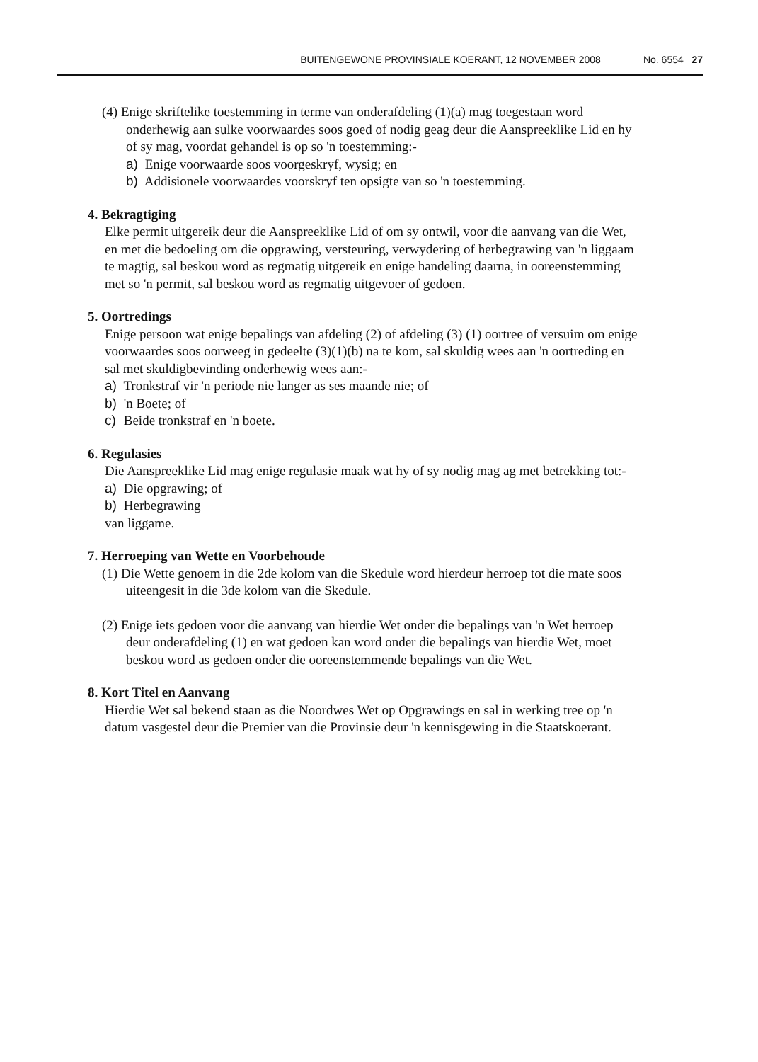BUITENGEWONE PROVINSIALE KOERANT, 12 NOVEMBER 2008 No. 6554 27
(4) Enige skriftelike toestemming in terme van onderafdeling (1)(a) mag toegestaan word onderhewig aan sulke voorwaardes soos goed of nodig geag deur die Aanspreeklike Lid en hy of sy mag, voordat gehandel is op so 'n toestemming:-
a) Enige voorwaarde soos voorgeskryf, wysig; en
b) Addisionele voorwaardes voorskryf ten opsigte van so 'n toestemming.
4. Bekragtiging
Elke permit uitgereik deur die Aanspreeklike Lid of om sy ontwil, voor die aanvang van die Wet, en met die bedoeling om die opgrawing, versteuring, verwydering of herbegrawing van 'n liggaam te magtig, sal beskou word as regmatig uitgereik en enige handeling daarna, in ooreenstemming met so 'n permit, sal beskou word as regmatig uitgevoer of gedoen.
5. Oortredings
Enige persoon wat enige bepalings van afdeling (2) of afdeling (3) (1) oortree of versuim om enige voorwaardes soos oorweeg in gedeelte (3)(1)(b) na te kom, sal skuldig wees aan 'n oortreding en sal met skuldigbevinding onderhewig wees aan:-
a) Tronkstraf vir 'n periode nie langer as ses maande nie; of
b) 'n Boete; of
c) Beide tronkstraf en 'n boete.
6. Regulasies
Die Aanspreeklike Lid mag enige regulasie maak wat hy of sy nodig mag ag met betrekking tot:-
a) Die opgrawing; of
b) Herbegrawing
van liggame.
7. Herroeping van Wette en Voorbehoude
(1) Die Wette genoem in die 2de kolom van die Skedule word hierdeur herroep tot die mate soos uiteengesit in die 3de kolom van die Skedule.
(2) Enige iets gedoen voor die aanvang van hierdie Wet onder die bepalings van 'n Wet herroep deur onderafdeling (1) en wat gedoen kan word onder die bepalings van hierdie Wet, moet beskou word as gedoen onder die ooreenstemmende bepalings van die Wet.
8. Kort Titel en Aanvang
Hierdie Wet sal bekend staan as die Noordwes Wet op Opgrawings en sal in werking tree op 'n datum vasgestel deur die Premier van die Provinsie deur 'n kennisgewing in die Staatskoerant.